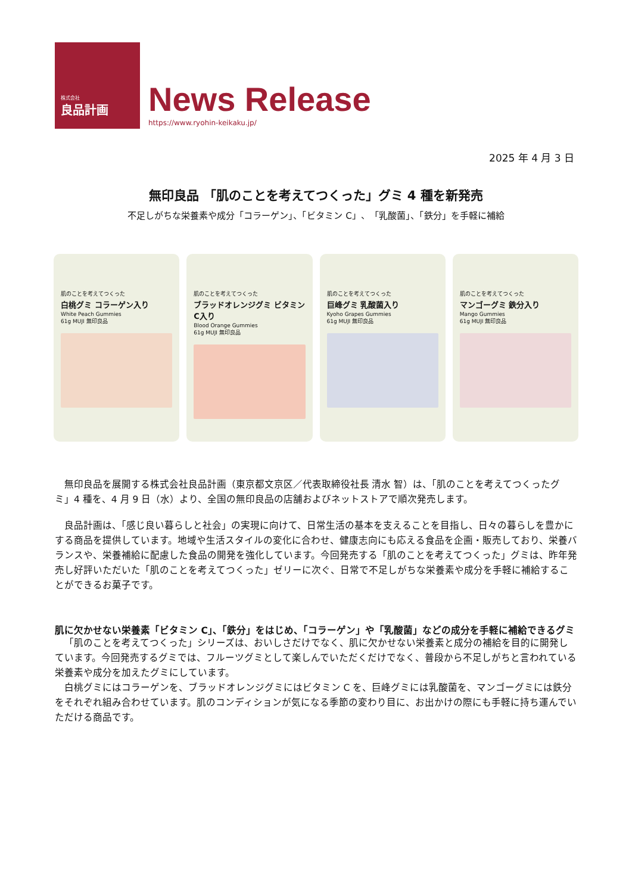株式会社
良品計画
News Release
https://www.ryohin-keikaku.jp/
2025 年 4 月 3 日
無印良品 「肌のことを考えてつくった」グミ 4 種を新発売
不足しがちな栄養素や成分「コラーゲン」、「ビタミン C」、「乳酸菌」、「鉄分」を手軽に補給
肌のことを考えてつくった
白桃グミ コラーゲン入り
White Peach Gummies
61g MUJI 無印良品
肌のことを考えてつくった
ブラッドオレンジグミ ビタミンC入り
Blood Orange Gummies
61g MUJI 無印良品
肌のことを考えてつくった
巨峰グミ 乳酸菌入り
Kyoho Grapes Gummies
61g MUJI 無印良品
肌のことを考えてつくった
マンゴーグミ 鉄分入り
Mango Gummies
61g MUJI 無印良品
無印良品を展開する株式会社良品計画（東京都文京区／代表取締役社長 清水 智）は、「肌のことを考えてつくったグミ」4 種を、4 月 9 日（水）より、全国の無印良品の店舗およびネットストアで順次発売します。
良品計画は、「感じ良い暮らしと社会」の実現に向けて、日常生活の基本を支えることを目指し、日々の暮らしを豊かにする商品を提供しています。地域や生活スタイルの変化に合わせ、健康志向にも応える食品を企画・販売しており、栄養バランスや、栄養補給に配慮した食品の開発を強化しています。今回発売する「肌のことを考えてつくった」グミは、昨年発売し好評いただいた「肌のことを考えてつくった」ゼリーに次ぐ、日常で不足しがちな栄養素や成分を手軽に補給することができるお菓子です。
肌に欠かせない栄養素「ビタミン C」、「鉄分」をはじめ、「コラーゲン」や「乳酸菌」などの成分を手軽に補給できるグミ
「肌のことを考えてつくった」シリーズは、おいしさだけでなく、肌に欠かせない栄養素と成分の補給を目的に開発しています。今回発売するグミでは、フルーツグミとして楽しんでいただくだけでなく、普段から不足しがちと言われている栄養素や成分を加えたグミにしています。
白桃グミにはコラーゲンを、ブラッドオレンジグミにはビタミン C を、巨峰グミには乳酸菌を、マンゴーグミには鉄分をそれぞれ組み合わせています。肌のコンディションが気になる季節の変わり目に、お出かけの際にも手軽に持ち運んでいただける商品です。